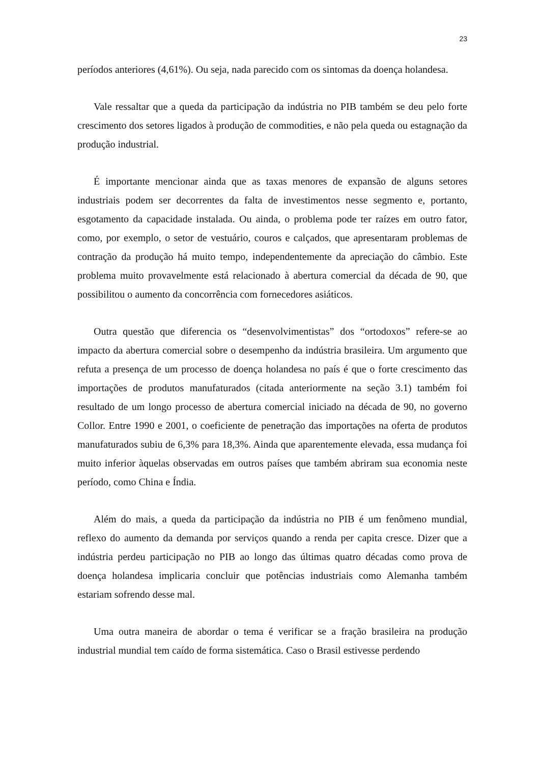23
períodos anteriores (4,61%). Ou seja, nada parecido com os sintomas da doença holandesa.
Vale ressaltar que a queda da participação da indústria no PIB também se deu pelo forte crescimento dos setores ligados à produção de commodities, e não pela queda ou estagnação da produção industrial.
É importante mencionar ainda que as taxas menores de expansão de alguns setores industriais podem ser decorrentes da falta de investimentos nesse segmento e, portanto, esgotamento da capacidade instalada. Ou ainda, o problema pode ter raízes em outro fator, como, por exemplo, o setor de vestuário, couros e calçados, que apresentaram problemas de contração da produção há muito tempo, independentemente da apreciação do câmbio. Este problema muito provavelmente está relacionado à abertura comercial da década de 90, que possibilitou o aumento da concorrência com fornecedores asiáticos.
Outra questão que diferencia os “desenvolvimentistas” dos “ortodoxos” refere-se ao impacto da abertura comercial sobre o desempenho da indústria brasileira. Um argumento que refuta a presença de um processo de doença holandesa no país é que o forte crescimento das importações de produtos manufaturados (citada anteriormente na seção 3.1) também foi resultado de um longo processo de abertura comercial iniciado na década de 90, no governo Collor. Entre 1990 e 2001, o coeficiente de penetração das importações na oferta de produtos manufaturados subiu de 6,3% para 18,3%. Ainda que aparentemente elevada, essa mudança foi muito inferior àquelas observadas em outros países que também abriram sua economia neste período, como China e Índia.
Além do mais, a queda da participação da indústria no PIB é um fenômeno mundial, reflexo do aumento da demanda por serviços quando a renda per capita cresce. Dizer que a indústria perdeu participação no PIB ao longo das últimas quatro décadas como prova de doença holandesa implicaria concluir que potências industriais como Alemanha também estariam sofrendo desse mal.
Uma outra maneira de abordar o tema é verificar se a fração brasileira na produção industrial mundial tem caído de forma sistemática. Caso o Brasil estivesse perdendo